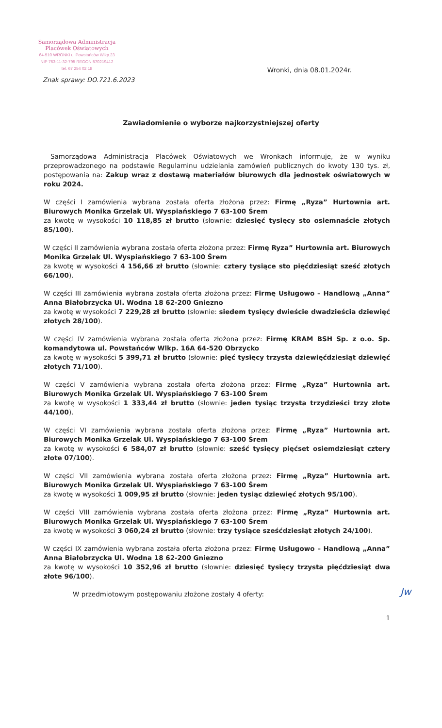Samorządowa Administracja Placówek Oświatowych
64-510 WRONKI ul.Powstańców Wlkp.23
NIP 763-11-32-795 REGON 570219412
tel. 67 254 02 18
Znak sprawy: DO.721.6.2023
Wronki, dnia 08.01.2024r.
Zawiadomienie o wyborze najkorzystniejszej oferty
Samorządowa Administracja Placówek Oświatowych we Wronkach informuje, że w wyniku przeprowadzonego na podstawie Regulaminu udzielania zamówień publicznych do kwoty 130 tys. zł, postępowania na: Zakup wraz z dostawą materiałów biurowych dla jednostek oświatowych w roku 2024.
W części I zamówienia wybrana została oferta złożona przez: Firmę „Ryza” Hurtownia art. Biurowych Monika Grzelak Ul. Wyspiańskiego 7 63-100 Śrem
za kwotę w wysokości 10 118,85 zł brutto (słownie: dziesięć tysięcy sto osiemnaście złotych 85/100).
W części II zamówienia wybrana została oferta złożona przez: Firmę Ryza” Hurtownia art. Biurowych Monika Grzelak Ul. Wyspiańskiego 7 63-100 Śrem
za kwotę w wysokości 4 156,66 zł brutto (słownie: cztery tysiące sto pięćdziesiąt sześć złotych 66/100).
W części III zamówienia wybrana została oferta złożona przez: Firmę Usługowo – Handlową „Anna” Anna Białobrzycka Ul. Wodna 18 62-200 Gniezno
za kwotę w wysokości 7 229,28 zł brutto (słownie: siedem tysięcy dwieście dwadzieścia dziewięć złotych 28/100).
W części IV zamówienia wybrana została oferta złożona przez: Firmę KRAM BSH Sp. z o.o. Sp. komandytowa ul. Powstańców Wlkp. 16A 64-520 Obrzycko
za kwotę w wysokości 5 399,71 zł brutto (słownie: pięć tysięcy trzysta dziewięćdziesiąt dziewięć złotych 71/100).
W części V zamówienia wybrana została oferta złożona przez: Firmę „Ryza” Hurtownia art. Biurowych Monika Grzelak Ul. Wyspiańskiego 7 63-100 Śrem
za kwotę w wysokości 1 333,44 zł brutto (słownie: jeden tysiąc trzysta trzydzieści trzy złote 44/100).
W części VI zamówienia wybrana została oferta złożona przez: Firmę „Ryza” Hurtownia art. Biurowych Monika Grzelak Ul. Wyspiańskiego 7 63-100 Śrem
za kwotę w wysokości 6 584,07 zł brutto (słownie: sześć tysięcy pięćset osiemdziesiąt cztery złote 07/100).
W części VII zamówienia wybrana została oferta złożona przez: Firmę „Ryza” Hurtownia art. Biurowych Monika Grzelak Ul. Wyspiańskiego 7 63-100 Śrem
za kwotę w wysokości 1 009,95 zł brutto (słownie: jeden tysiąc dziewięć złotych 95/100).
W części VIII zamówienia wybrana została oferta złożona przez: Firmę „Ryza” Hurtownia art. Biurowych Monika Grzelak Ul. Wyspiańskiego 7 63-100 Śrem
za kwotę w wysokości 3 060,24 zł brutto (słownie: trzy tysiące sześćdziesiąt złotych 24/100).
W części IX zamówienia wybrana została oferta złożona przez: Firmę Usługowo – Handlową „Anna” Anna Białobrzycka Ul. Wodna 18 62-200 Gniezno
za kwotę w wysokości 10 352,96 zł brutto (słownie: dziesięć tysięcy trzysta pięćdziesiąt dwa złote 96/100).
W przedmiotowym postępowaniu złożone zostały 4 oferty:
1
Jw